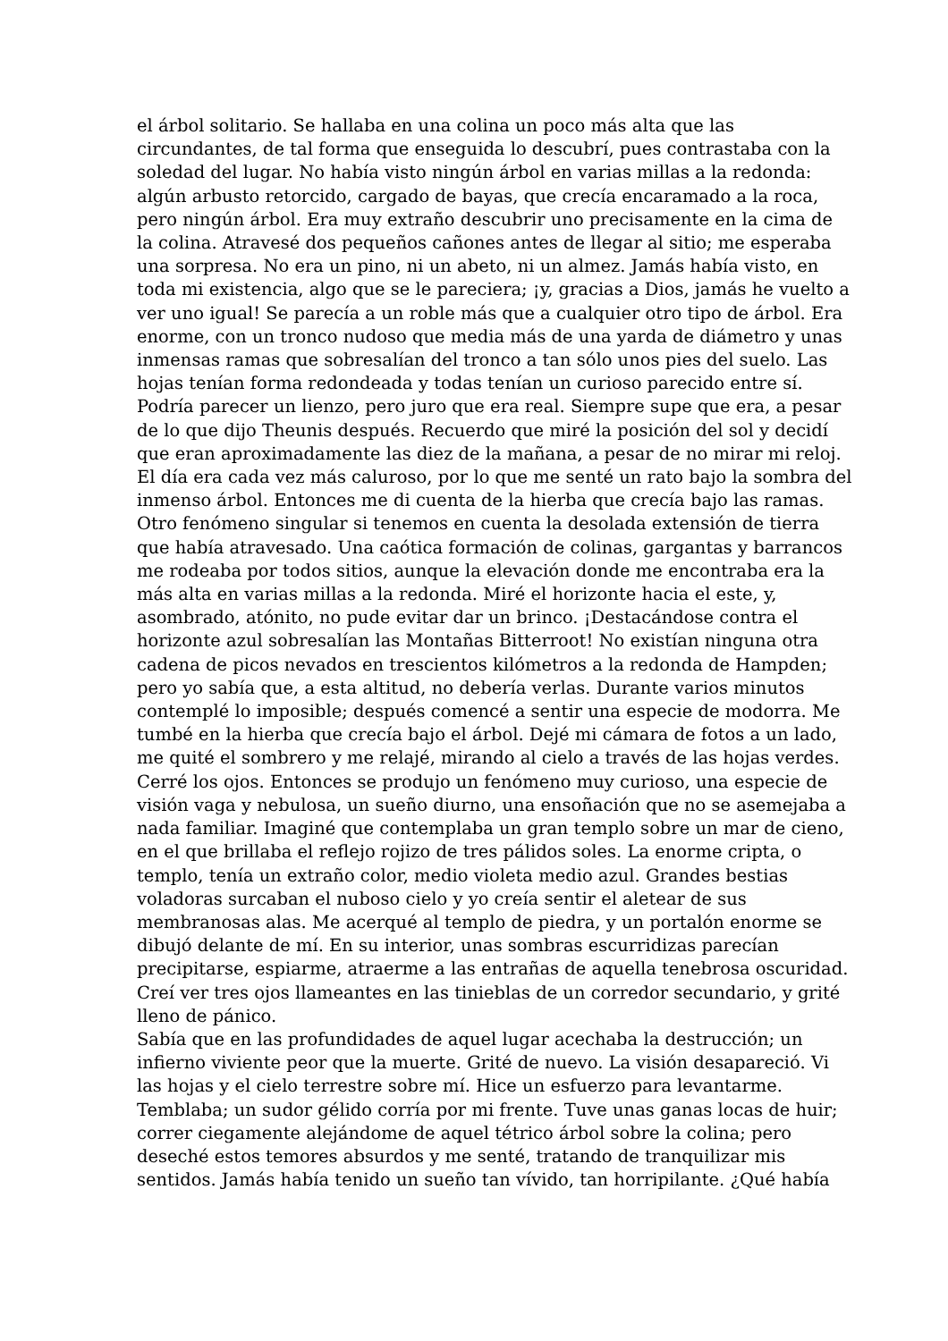el árbol solitario. Se hallaba en una colina un poco más alta que las
circundantes, de tal forma que enseguida lo descubrí, pues contrastaba con la
soledad del lugar. No había visto ningún árbol en varias millas a la redonda:
algún arbusto retorcido, cargado de bayas, que crecía encaramado a la roca,
pero ningún árbol. Era muy extraño descubrir uno precisamente en la cima de
la colina. Atravesé dos pequeños cañones antes de llegar al sitio; me esperaba
una sorpresa. No era un pino, ni un abeto, ni un almez. Jamás había visto, en
toda mi existencia, algo que se le pareciera; ¡y, gracias a Dios, jamás he vuelto a
ver uno igual! Se parecía a un roble más que a cualquier otro tipo de árbol. Era
enorme, con un tronco nudoso que media más de una yarda de diámetro y unas
inmensas ramas que sobresalían del tronco a tan sólo unos pies del suelo. Las
hojas tenían forma redondeada y todas tenían un curioso parecido entre sí.
Podría parecer un lienzo, pero juro que era real. Siempre supe que era, a pesar
de lo que dijo Theunis después. Recuerdo que miré la posición del sol y decidí
que eran aproximadamente las diez de la mañana, a pesar de no mirar mi reloj.
El día era cada vez más caluroso, por lo que me senté un rato bajo la sombra del
inmenso árbol. Entonces me di cuenta de la hierba que crecía bajo las ramas.
Otro fenómeno singular si tenemos en cuenta la desolada extensión de tierra
que había atravesado. Una caótica formación de colinas, gargantas y barrancos
me rodeaba por todos sitios, aunque la elevación donde me encontraba era la
más alta en varias millas a la redonda. Miré el horizonte hacia el este, y,
asombrado, atónito, no pude evitar dar un brinco. ¡Destacándose contra el
horizonte azul sobresalían las Montañas Bitterroot! No existían ninguna otra
cadena de picos nevados en trescientos kilómetros a la redonda de Hampden;
pero yo sabía que, a esta altitud, no debería verlas. Durante varios minutos
contemplé lo imposible; después comencé a sentir una especie de modorra. Me
tumbé en la hierba que crecía bajo el árbol. Dejé mi cámara de fotos a un lado,
me quité el sombrero y me relajé, mirando al cielo a través de las hojas verdes.
Cerré los ojos. Entonces se produjo un fenómeno muy curioso, una especie de
visión vaga y nebulosa, un sueño diurno, una ensoñación que no se asemejaba a
nada familiar. Imaginé que contemplaba un gran templo sobre un mar de cieno,
en el que brillaba el reflejo rojizo de tres pálidos soles. La enorme cripta, o
templo, tenía un extraño color, medio violeta medio azul. Grandes bestias
voladoras surcaban el nuboso cielo y yo creía sentir el aletear de sus
membranosas alas. Me acerqué al templo de piedra, y un portalón enorme se
dibujó delante de mí. En su interior, unas sombras escurridizas parecían
precipitarse, espiarme, atraerme a las entrañas de aquella tenebrosa oscuridad.
Creí ver tres ojos llameantes en las tinieblas de un corredor secundario, y grité
lleno de pánico.
Sabía que en las profundidades de aquel lugar acechaba la destrucción; un
infierno viviente peor que la muerte. Grité de nuevo. La visión desapareció. Vi
las hojas y el cielo terrestre sobre mí. Hice un esfuerzo para levantarme.
Temblaba; un sudor gélido corría por mi frente. Tuve unas ganas locas de huir;
correr ciegamente alejándome de aquel tétrico árbol sobre la colina; pero
deseché estos temores absurdos y me senté, tratando de tranquilizar mis
sentidos. Jamás había tenido un sueño tan vívido, tan horripilante. ¿Qué había